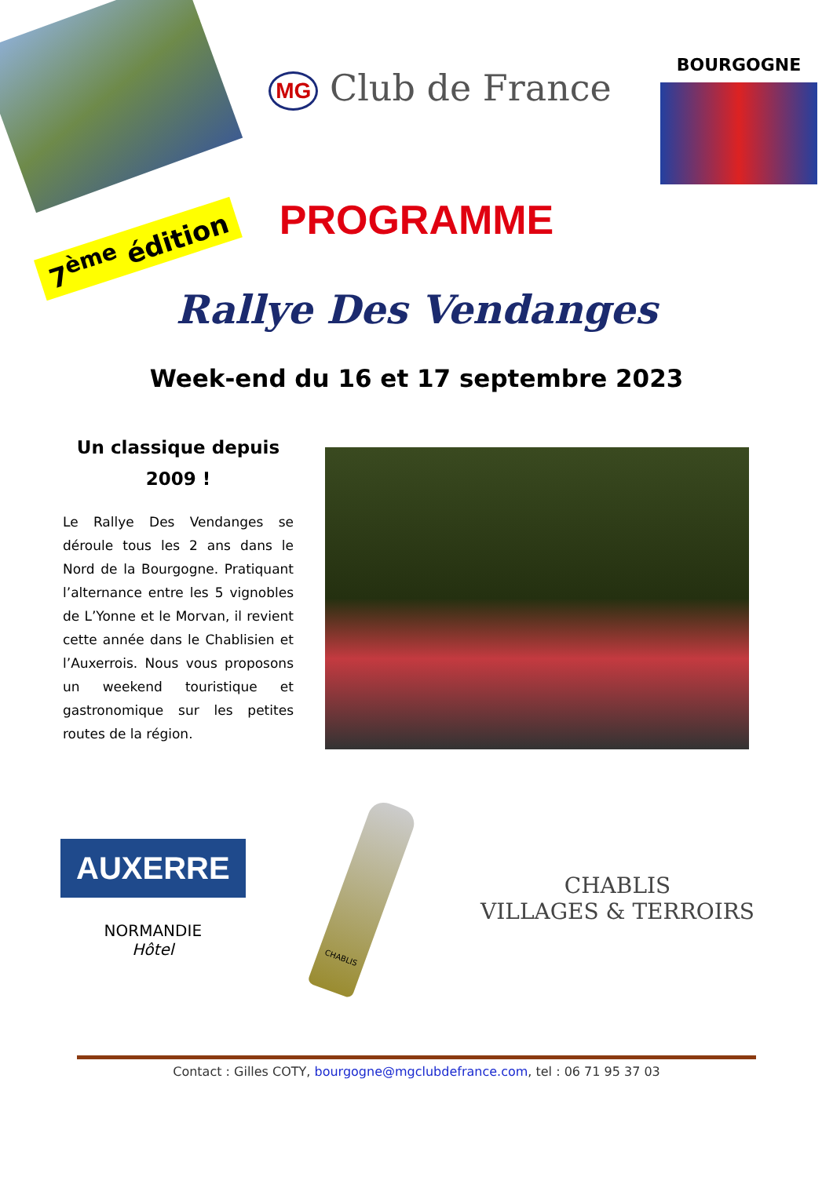MG Club de France
BOURGOGNE
7<sup>ème</sup> édition
PROGRAMME
Rallye Des Vendanges
Week-end du 16 et 17 septembre 2023
Un classique depuis 2009 !
Le Rallye Des Vendanges se déroule tous les 2 ans dans le Nord de la Bourgogne. Pratiquant l’alternance entre les 5 vignobles de L’Yonne et le Morvan, il revient cette année dans le Chablisien et l’Auxerrois. Nous vous proposons un weekend touristique et gastronomique sur les petites routes de la région.
AUXERRE
NORMANDIE
Hôtel
CHABLIS
CHABLIS
VILLAGES & TERROIRS
Contact : Gilles COTY, bourgogne@mgclubdefrance.com, tel : 06 71 95 37 03